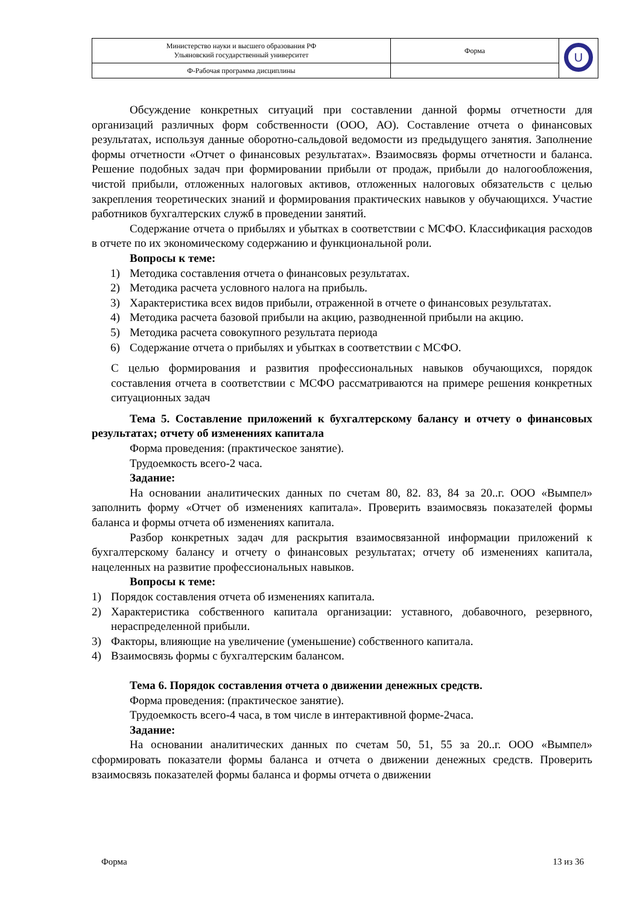| Министерство науки и высшего образования РФ Ульяновский государственный университет | Форма | U |
| Ф-Рабочая программа дисциплины | | |
Обсуждение конкретных ситуаций при составлении данной формы отчетности для организаций различных форм собственности (ООО, АО). Составление отчета о финансовых результатах, используя данные оборотно-сальдовой ведомости из предыдущего занятия. Заполнение формы отчетности «Отчет о финансовых результатах». Взаимосвязь формы отчетности и баланса. Решение подобных задач при формировании прибыли от продаж, прибыли до налогообложения, чистой прибыли, отложенных налоговых активов, отложенных налоговых обязательств с целью закрепления теоретических знаний и формирования практических навыков у обучающихся. Участие работников бухгалтерских служб в проведении занятий.
Содержание отчета о прибылях и убытках в соответствии с МСФО. Классификация расходов в отчете по их экономическому содержанию и функциональной роли.
Вопросы к теме:
1) Методика составления отчета о финансовых результатах.
2) Методика расчета условного налога на прибыль.
3) Характеристика всех видов прибыли, отраженной в отчете о финансовых результатах.
4) Методика расчета базовой прибыли на акцию, разводненной прибыли на акцию.
5) Методика расчета совокупного результата периода
6) Содержание отчета о прибылях и убытках в соответствии с МСФО.
С целью формирования и развития профессиональных навыков обучающихся, порядок составления отчета в соответствии с МСФО рассматриваются на примере решения конкретных ситуационных задач
Тема 5. Составление приложений к бухгалтерскому балансу и отчету о финансовых результатах; отчету об изменениях капитала
Форма проведения: (практическое занятие).
Трудоемкость всего-2 часа.
Задание:
На основании аналитических данных по счетам 80, 82. 83, 84 за 20..г. ООО «Вымпел» заполнить форму «Отчет об изменениях капитала». Проверить взаимосвязь показателей формы баланса и формы отчета об изменениях капитала.
Разбор конкретных задач для раскрытия взаимосвязанной информации приложений к бухгалтерскому балансу и отчету о финансовых результатах; отчету об изменениях капитала, нацеленных на развитие профессиональных навыков.
Вопросы к теме:
1) Порядок составления отчета об изменениях капитала.
2) Характеристика собственного капитала организации: уставного, добавочного, резервного, нераспределенной прибыли.
3) Факторы, влияющие на увеличение (уменьшение) собственного капитала.
4) Взаимосвязь формы с бухгалтерским балансом.
Тема 6. Порядок составления отчета о движении денежных средств.
Форма проведения: (практическое занятие).
Трудоемкость всего-4 часа, в том числе в интерактивной форме-2часа.
Задание:
На основании аналитических данных по счетам 50, 51, 55 за 20..г. ООО «Вымпел» сформировать показатели формы баланса и отчета о движении денежных средств. Проверить взаимосвязь показателей формы баланса и формы отчета о движении
Форма 13 из 36